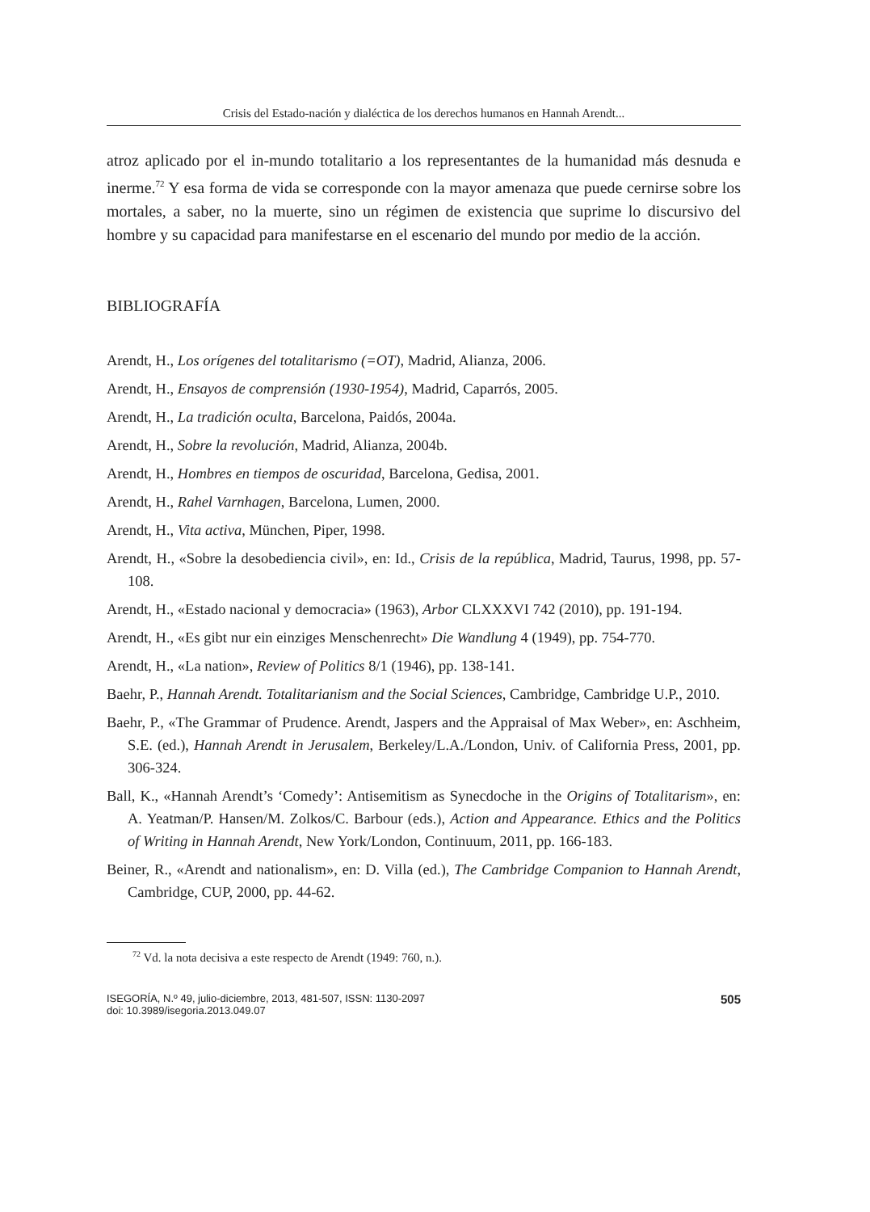Crisis del Estado-nación y dialéctica de los derechos humanos en Hannah Arendt...
atroz aplicado por el in-mundo totalitario a los representantes de la humanidad más desnuda e inerme.<sup>72</sup> Y esa forma de vida se corresponde con la mayor amenaza que puede cernirse sobre los mortales, a saber, no la muerte, sino un régimen de existencia que suprime lo discursivo del hombre y su capacidad para manifestarse en el escenario del mundo por medio de la acción.
BIBLIOGRAFÍA
Arendt, H., Los orígenes del totalitarismo (=OT), Madrid, Alianza, 2006.
Arendt, H., Ensayos de comprensión (1930-1954), Madrid, Caparrós, 2005.
Arendt, H., La tradición oculta, Barcelona, Paidós, 2004a.
Arendt, H., Sobre la revolución, Madrid, Alianza, 2004b.
Arendt, H., Hombres en tiempos de oscuridad, Barcelona, Gedisa, 2001.
Arendt, H., Rahel Varnhagen, Barcelona, Lumen, 2000.
Arendt, H., Vita activa, München, Piper, 1998.
Arendt, H., «Sobre la desobediencia civil», en: Id., Crisis de la república, Madrid, Taurus, 1998, pp. 57-108.
Arendt, H., «Estado nacional y democracia» (1963), Arbor CLXXXVI 742 (2010), pp. 191-194.
Arendt, H., «Es gibt nur ein einziges Menschenrecht» Die Wandlung 4 (1949), pp. 754-770.
Arendt, H., «La nation», Review of Politics 8/1 (1946), pp. 138-141.
Baehr, P., Hannah Arendt. Totalitarianism and the Social Sciences, Cambridge, Cambridge U.P., 2010.
Baehr, P., «The Grammar of Prudence. Arendt, Jaspers and the Appraisal of Max Weber», en: Aschheim, S.E. (ed.), Hannah Arendt in Jerusalem, Berkeley/L.A./London, Univ. of California Press, 2001, pp. 306-324.
Ball, K., «Hannah Arendt’s ‘Comedy’: Antisemitism as Synecdoche in the Origins of Totalitarism», en: A. Yeatman/P. Hansen/M. Zolkos/C. Barbour (eds.), Action and Appearance. Ethics and the Politics of Writing in Hannah Arendt, New York/London, Continuum, 2011, pp. 166-183.
Beiner, R., «Arendt and nationalism», en: D. Villa (ed.), The Cambridge Companion to Hannah Arendt, Cambridge, CUP, 2000, pp. 44-62.
<sup>72</sup> Vd. la nota decisiva a este respecto de Arendt (1949: 760, n.).
ISEGORÍA, N.º 49, julio-diciembre, 2013, 481-507, ISSN: 1130-2097
doi: 10.3989/isegoria.2013.049.07
505